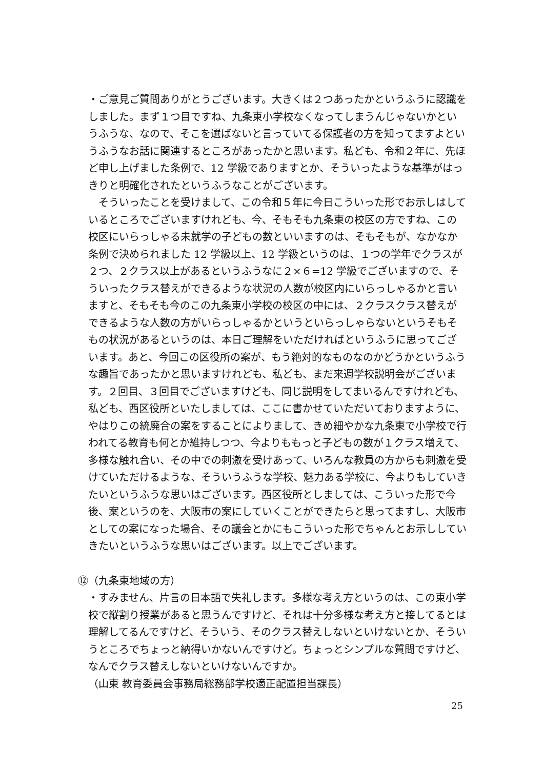・ご意見ご質問ありがとうございます。大きくは２つあったかというふうに認識をしました。まず１つ目ですね、九条東小学校なくなってしまうんじゃないかというふうな、なので、そこを選ばないと言っていてる保護者の方を知ってますよというふうなお話に関連するところがあったかと思います。私ども、令和２年に、先ほど申し上げました条例で、12 学級でありますとか、そういったような基準がはっきりと明確化されたというふうなことがございます。
　そういったことを受けまして、この令和５年に今日こういった形でお示しはしているところでございますけれども、今、そもそも九条東の校区の方ですね、この校区にいらっしゃる未就学の子どもの数といいますのは、そもそもが、なかなか条例で決められました 12 学級以上、12 学級というのは、１つの学年でクラスが２つ、２クラス以上があるというふうなに２×６=12 学級でございますので、そういったクラス替えができるような状況の人数が校区内にいらっしゃるかと言いますと、そもそも今のこの九条東小学校の校区の中には、２クラスクラス替えができるような人数の方がいらっしゃるかというといらっしゃらないというそもそもの状況があるというのは、本日ご理解をいただければというふうに思ってございます。あと、今回この区役所の案が、もう絶対的なものなのかどうかというふうな趣旨であったかと思いますけれども、私ども、まだ来週学校説明会がございます。２回目、３回目でございますけども、同じ説明をしてまいるんですけれども、私ども、西区役所といたしましては、ここに書かせていただいておりますように、やはりこの統廃合の案をすることによりまして、きめ細やかな九条東で小学校で行われてる教育も何とか維持しつつ、今よりももっと子どもの数が１クラス増えて、多様な触れ合い、その中での刺激を受けあって、いろんな教員の方からも刺激を受けていただけるような、そういうふうな学校、魅力ある学校に、今よりもしていきたいというふうな思いはございます。西区役所としましては、こういった形で今後、案というのを、大阪市の案にしていくことができたらと思ってますし、大阪市としての案になった場合、その議会とかにもこういった形でちゃんとお示ししていきたいというふうな思いはございます。以上でございます。
⑫（九条東地域の方）
・すみません、片言の日本語で失礼します。多様な考え方というのは、この東小学校で縦割り授業があると思うんですけど、それは十分多様な考え方と接してるとは理解してるんですけど、そういう、そのクラス替えしないといけないとか、そういうところでちょっと納得いかないんですけど。ちょっとシンプルな質問ですけど、なんでクラス替えしないといけないんですか。
（山東 教育委員会事務局総務部学校適正配置担当課長）
25